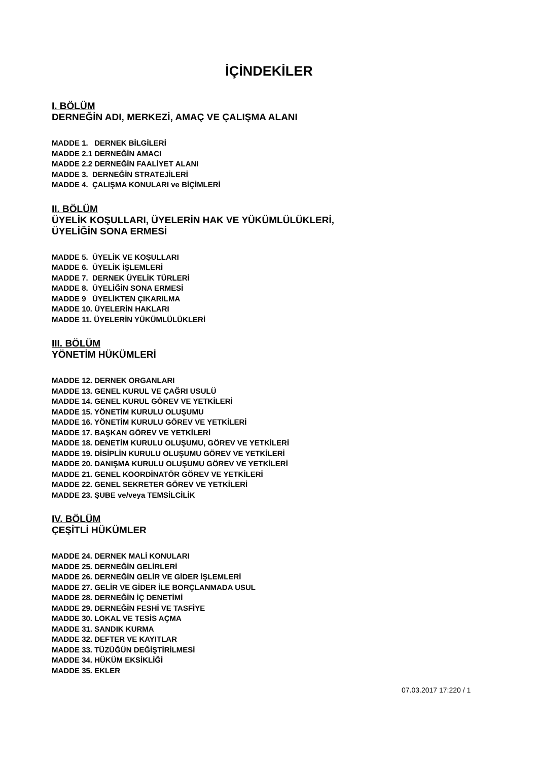İÇİNDEKİLER
I. BÖLÜM
DERNEĞİN ADI, MERKEZİ, AMAÇ VE ÇALIŞMA ALANI
MADDE 1. DERNEK BİLGİLERİ
MADDE 2.1 DERNEĞİN AMACI
MADDE 2.2 DERNEĞİN FAALİYET ALANI
MADDE 3. DERNEĞİN STRATEJİLERİ
MADDE 4. ÇALIŞMA KONULARI ve BİÇİMLERİ
II. BÖLÜM
ÜYELİK KOŞULLARI, ÜYELERİN HAK VE YÜKÜMLÜLÜKLERİ,
ÜYELİĞİN SONA ERMESİ
MADDE 5. ÜYELİK VE KOŞULLARI
MADDE 6. ÜYELİK İŞLEMLERİ
MADDE 7. DERNEK ÜYELİK TÜRLERİ
MADDE 8. ÜYELİĞİN SONA ERMESİ
MADDE 9 ÜYELİKTEN ÇIKARILMA
MADDE 10. ÜYELERİN HAKLARI
MADDE 11. ÜYELERİN YÜKÜMLÜLÜKLERİ
III. BÖLÜM
YÖNETİM HÜKÜMLERİ
MADDE 12. DERNEK ORGANLARI
MADDE 13. GENEL KURUL VE ÇAĞRI USULÜ
MADDE 14. GENEL KURUL GÖREV VE YETKİLERİ
MADDE 15. YÖNETİM KURULU OLUŞUMU
MADDE 16. YÖNETİM KURULU GÖREV VE YETKİLERİ
MADDE 17. BAŞKAN GÖREV VE YETKİLERİ
MADDE 18. DENETİM KURULU OLUŞUMU, GÖREV VE YETKİLERİ
MADDE 19. DİSİPLİN KURULU OLUŞUMU GÖREV VE YETKİLERİ
MADDE 20. DANIŞMA KURULU OLUŞUMU GÖREV VE YETKİLERİ
MADDE 21. GENEL KOORDİNATÖR GÖREV VE YETKİLERİ
MADDE 22. GENEL SEKRETER GÖREV VE YETKİLERİ
MADDE 23. ŞUBE ve/veya TEMSİLCİLİK
IV. BÖLÜM
ÇEŞİTLİ HÜKÜMLER
MADDE 24. DERNEK MALİ KONULARI
MADDE 25. DERNEĞİN GELİRLERİ
MADDE 26. DERNEĞİN GELİR VE GİDER İŞLEMLERİ
MADDE 27. GELİR VE GİDER İLE BORÇLANMADA USUL
MADDE 28. DERNEĞİN İÇ DENETİMİ
MADDE 29. DERNEĞİN FESHİ VE TASFİYE
MADDE 30. LOKAL VE TESİS AÇMA
MADDE 31. SANDIK KURMA
MADDE 32. DEFTER VE KAYITLAR
MADDE 33. TÜZÜĞÜN DEĞİŞTİRİLMESİ
MADDE 34. HÜKÜM EKSİKLİĞİ
MADDE 35. EKLER
07.03.2017 17:220 / 1